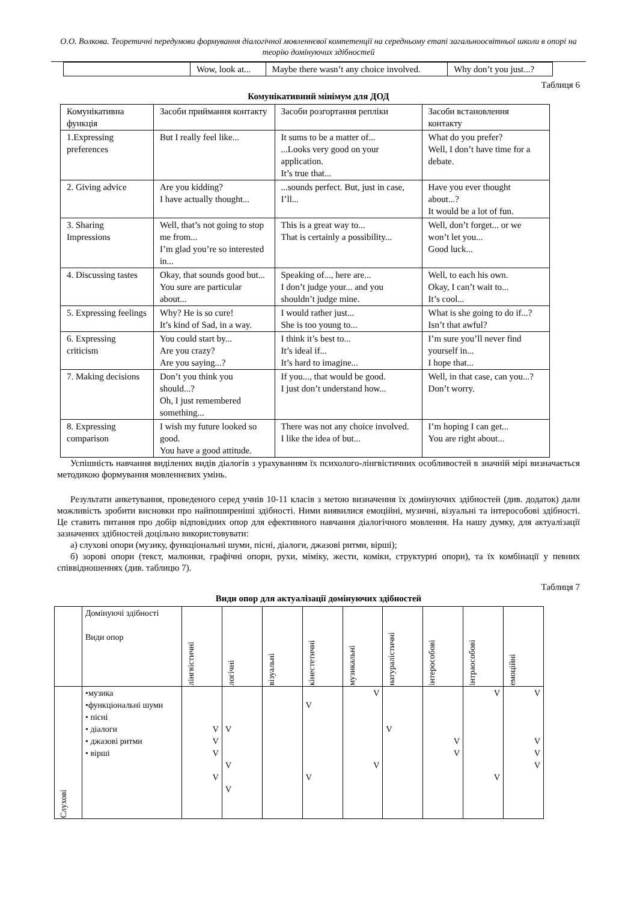О.О. Волкова. Теоретичні передумови формування діалогічної мовленнєвої компетенції на середньому етапі загальноосвітньої школи в опорі на теорію домінуючих здібностей
| | Wow, look at... | Maybe there wasn’t any choice involved. | Why don’t you just...? |
Таблиця 6
Комунікативний мінімум для ДОД
| Комунікативна функція | Засоби приймання контакту | Засоби розгортання репліки | Засоби встановлення контакту |
| --- | --- | --- | --- |
| 1.Expressing preferences | But I really feel like... | It sums to be a matter of... ...Looks very good on your application. It’s true that... | What do you prefer? Well, I don’t have time for a debate. |
| 2. Giving advice | Are you kidding? I have actually thought... | ...sounds perfect. But, just in case, I’ll... | Have you ever thought about...? It would be a lot of fun. |
| 3. Sharing Impressions | Well, that’s not going to stop me from... I’m glad you’re so interested in... | This is a great way to... That is certainly a possibility... | Well, don’t forget... or we won’t let you... Good luck... |
| 4. Discussing tastes | Okay, that sounds good but... You sure are particular about... | Speaking of..., here are... I don’t judge your... and you shouldn’t judge mine. | Well, to each his own. Okay, I can’t wait to... It’s cool... |
| 5. Expressing feelings | Why? He is so cure! It’s kind of Sad, in a way. | I would rather just... She is too young to... | What is she going to do if...? Isn’t that awful? |
| 6. Expressing criticism | You could start by... Are you crazy? Are you saying...? | I think it’s best to... It’s ideal if... It’s hard to imagine... | I’m sure you’ll never find yourself in... I hope that... |
| 7. Making decisions | Don’t you think you should...? Oh, I just remembered something... | If you..., that would be good. I just don’t understand how... | Well, in that case, can you...? Don’t worry. |
| 8. Expressing comparison | I wish my future looked so good. You have a good attitude. | There was not any choice involved. I like the idea of but... | I’m hoping I can get... You are right about... |
Успішність навчання виділених видів діалогів з урахуванням їх психолого-лінгвістичних особливостей в значній мірі визначається методикою формування мовленнєвих умінь.
Результати анкетування, проведеного серед учнів 10-11 класів з метою визначення їх домінуючих здібностей (див. додаток) дали можливість зробити висновки про найпоширеніші здібності. Ними виявилися емоційні, музичні, візуальні та інтерособові здібності. Це ставить питання про добір відповідних опор для ефективного навчання діалогічного мовлення. На нашу думку, для актуалізації зазначених здібностей доцільно використовувати:
а) слухові опори (музику, функціональні шуми, пісні, діалоги, джазові ритми, вірші);
б) зорові опори (текст, малюнки, графічні опори, рухи, міміку, жести, коміки, структурні опори), та їх комбінації у певних співвідношеннях (див. таблицю 7).
Таблиця 7
Види опор для актуалізації домінуючих здібностей
| | Домінуючі здібності Види опор | лінгвістичні | логічні | візуальні | кінестетичні | музикальні | натуралістичні | інтерособові | інтраособові | емоційні |
| Слухові | •музика •функціональні шуми • пісні • діалоги • джазові ритми • вірші | V V V V | V V V | | V V | V V | V | V V | V V | V V V V |